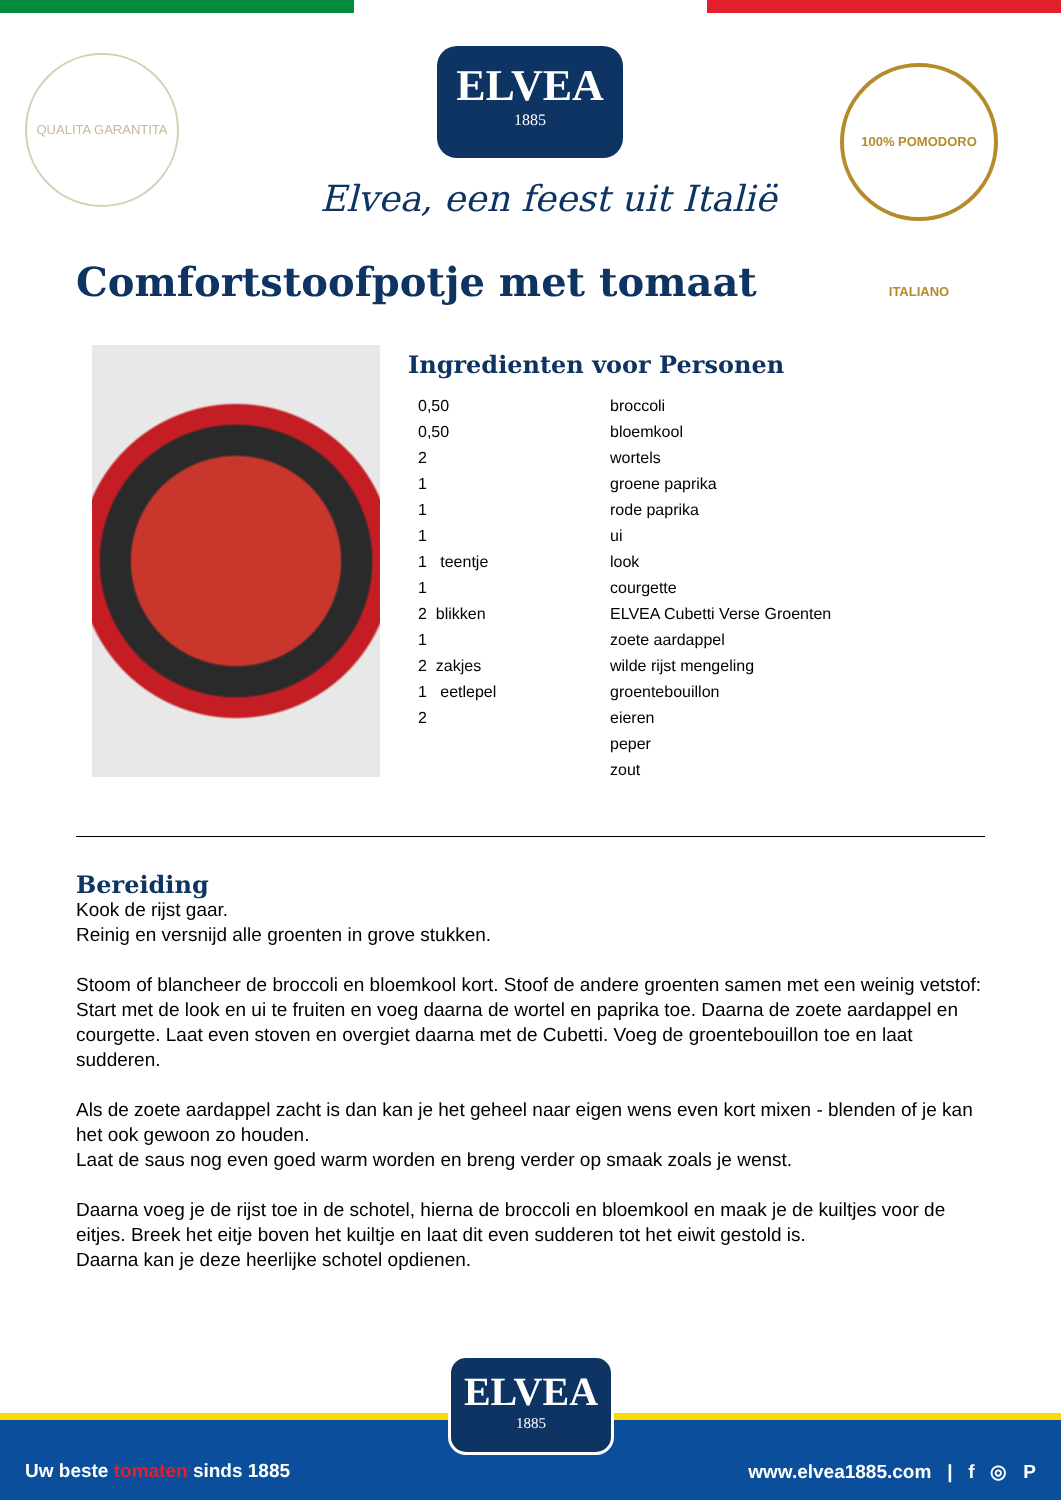QUALITA GARANTITA
ELVEA
1885
Elvea, een feest uit Italië
100% POMODORO ITALIANO
Comfortstoofpotje met tomaat
Ingredienten voor Personen
| 0,50 | broccoli |
| 0,50 | bloemkool |
| 2 | wortels |
| 1 | groene paprika |
| 1 | rode paprika |
| 1 | ui |
| 1 teentje | look |
| 1 | courgette |
| 2 blikken | ELVEA Cubetti Verse Groenten |
| 1 | zoete aardappel |
| 2 zakjes | wilde rijst mengeling |
| 1 eetlepel | groentebouillon |
| 2 | eieren |
| | peper |
| | zout |
Bereiding
Kook de rijst gaar.
Reinig en versnijd alle groenten in grove stukken.
Stoom of blancheer de broccoli en bloemkool kort. Stoof de andere groenten samen met een weinig vetstof: Start met de look en ui te fruiten en voeg daarna de wortel en paprika toe. Daarna de zoete aardappel en courgette. Laat even stoven en overgiet daarna met de Cubetti. Voeg de groentebouillon toe en laat sudderen.
Als de zoete aardappel zacht is dan kan je het geheel naar eigen wens even kort mixen - blenden of je kan het ook gewoon zo houden.
Laat de saus nog even goed warm worden en breng verder op smaak zoals je wenst.
Daarna voeg je de rijst toe in de schotel, hierna de broccoli en bloemkool en maak je de kuiltjes voor de eitjes. Breek het eitje boven het kuiltje en laat dit even sudderen tot het eiwit gestold is.
Daarna kan je deze heerlijke schotel opdienen.
Uw beste tomaten sinds 1885
www.elvea1885.com | f ◎ P
ELVEA
1885